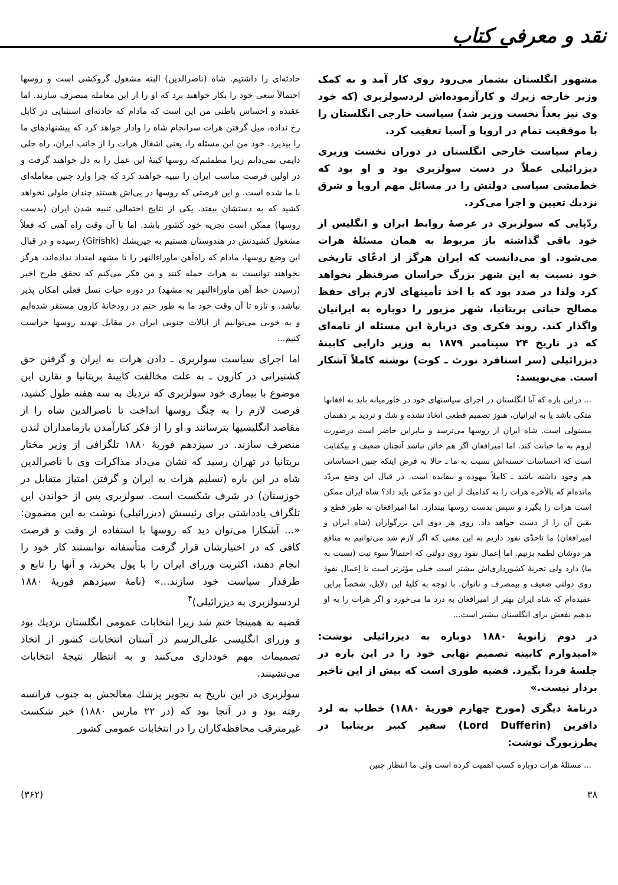نقد و معرفی کتاب
مشهور انگلستان بشمار می‌رود روی کار آمد و به کمک وزیر خارجه زیرك و کارآزموده‌اش لردسولزبری (که خود وی نیز بعداً نخست وزیر شد) سیاست خارجی انگلستان را با موفقیت تمام در اروپا و آسیا تعقیب کرد.
زمام سیاست خارجی انگلستان در دوران نخست وزیری دیزرائیلی عملاً در دست سولزبری بود و او بود که خط‌مشی سیاسی دولتش را در مسائل مهم اروپا و شرق نزدیك تعیین و اجرا می‌کرد.
ردّپایی که سولزبری در عرصهٔ روابط ایران و انگلیس از خود باقی گذاشته باز مربوط به همان مسئلهٔ هرات می‌شود. او می‌دانست که ایران هرگز از ادعّای تاریخی خود نسبت به این شهر بزرگ خراسان صرفنظر نخواهد کرد ولذا در صدد بود که با اخذ تأمینهای لازم برای حفظ مصالح حیاتی بریتانیا، شهر مزبور را دوباره به ایرانیان واگذار کند. روند فکری وی دربارهٔ این مسئله از نامه‌ای که در تاریخ ۲۴ سپتامبر ۱۸۷۹ به وزیر دارایی کابینهٔ دیزرائیلی (سر استافرد نورث ـ کوت) نوشته کاملاً آشکار است. می‌نویسد:
... دراین باره که آیا انگلستان در اجرای سیاستهای خود در خاورمیانه باید به افغانها متکی باشد یا به ایرانیان، هنوز تصمیم قطعی اتخاذ نشده و شك و تردید بر ذهنمان مستولی است. شاه ایران از روسها می‌ترسد و بنابراین حاضر است درصورت لزوم به ما خیانت کند. اما امیرافغان اگر هم خائن نباشد آنچنان ضعیف و بیکفایت است که احساسات حسنه‌اش نسبت به ما ـ حالا به فرض اینکه چنین احساساتی هم وجود داشته باشد ـ کاملاً بیهوده و بیفایده است. در قبال این وضع مردّد مانده‌ام که بالأخره هرات را به کدامیك از این دو مدّعی باید داد؟ شاه ایران ممکن است هرات را بگیرد و سپس بدست روسها بیندازد. اما امیرافغان به طور قطع و یقین آن را از دست خواهد داد. روی هر دوی این بزرگواران (شاه ایران و امیرافغان) ما تاحدّی نفوذ داریم به این معنی که اگر لازم شد می‌توانیم به منافع هر دوشان لطمه بزنیم. اما اِعمال نفوذ روی دولتی که احتمالاً سوء نیت (نسبت به ما) دارد ولی تجربهٔ کشورداری‌اش بیشتر است خیلی مؤثرتر است تا اِعمال نفوذ روی دولتی ضعیف و بیمصرف و ناتوان. با توجه به کلیهٔ این دلایل، شخصاً براین عقیده‌ام که شاه ایران بهتر از امیرافغان به درد ما می‌خورد و اگر هرات را به او بدهیم نفعش برای انگلستان بیشتر است...
در دوم ژانویهٔ ۱۸۸۰ دوباره به دیزرائیلی نوشت: «امیدوارم کابینه تصمیم نهایی خود را در این باره در جلسهٔ فردا بگیرد. قضیه طوری است که بیش از این تاخیر بردار نیست.»
درنامهٔ دیگری (مورخ چهارم فوریهٔ ۱۸۸۰) خطاب به لرد دافرین (Lord Dufferin) سفیر کبیر بریتانیا در پطرزبورگ نوشت:
... مسئلهٔ هرات دوباره کسب اهمیت کرده است ولی ما انتظار چنین
حادثه‌ای را داشتیم. شاه (ناصرالدین) البته مشغول گروکشی است و روسها احتمالاً سعی خود را بکار خواهند برد که او را از این معامله منصرف سازند. اما عقیده و احساس باطنی من این است که مادام که حادثه‌ای استثنایی در کابل رخ نداده، میل گرفتن هرات سرانجام شاه را وادار خواهد کرد که پیشنهادهای ما را بپذیرد. خود من این مسئله را، یعنی اشغال هرات را از جانب ایران، راه حلی دایمی نمی‌دانم زیرا مطمئنم‌که روسها کینهٔ این عمل را به دل خواهند گرفت و در اولین فرصت مناسب ایران را تنبیه خواهند کرد که چرا وارد چنین معامله‌ای با ما شده است. و این فرصتی که روسها در پی‌اش هستند چندان طولی نخواهد کشید که به دستشان بیفتد. یکی از نتایج احتمالی تنبیه شدن ایران (بدست روسها) ممکن است تجزیه خود کشور باشد. اما تا آن وقت راه آهنی که فعلاً مشغول کشیدنش در هندوستان هستیم به جیریشك (Girishk) رسیده و در قبال این وضع روسها، مادام که راه‌آهن ماوراءالنهر را تا مشهد امتداد نداده‌اند، هرگز نخواهند توانست به هرات حمله کنند و من فکر می‌کنم که تحقق طرح اخیر (رسیدن خط آهن ماوراءالنهر به مشهد) در دوره حیات نسل فعلی امکان پذیر نباشد. و تازه تا آن وقت خود ما به طور حتم در رودخانهٔ کارون مستقر شده‌ایم و به خوبی می‌توانیم از ایالات جنوبی ایران در مقابل تهدید روسها حراست کنیم...
اما اجرای سیاست سولزبری ـ دادن هرات به ایران و گرفتن حق کشتیرانی در کارون ـ به علت مخالفت کابینهٔ بریتانیا و تقارن این موضوع با بیماری خود سولزبری که نزدیك به سه هفته طول کشید، فرصت لازم را به چنگ روسها انداخت تا ناصرالدین شاه را از مقاصد انگلیسیها بترسانند و او را از فکر کنارآمدن بازمامداران لندن منصرف سازند. در سیزدهم فوریهٔ ۱۸۸۰ تلگرافی از وزیر مختار بریتانیا در تهران رسید که نشان می‌داد مذاکرات وی با ناصرالدین شاه در این باره (تسلیم هرات به ایران و گرفتن امتیاز متقابل در خوزستان) در شرف شکست است. سولزبری پس از خواندن این تلگراف یادداشتی برای رئیسش (دیزرائیلی) نوشت به این مضمون: «... آشکارا می‌توان دید که روسها با استفاده از وقت و فرصت کافی که در اختیارشان قرار گرفت متأسفانه توانستند کار خود را انجام دهند، اکثریت وزرای ایران را با پول بخرند، و آنها را تابع و طرفدار سیاست خود سازند...» (نامهٔ سیزدهم فوریهٔ ۱۸۸۰ لردسولزبری به دیزرائیلی)<sup>۴</sup>
قضیه به همینجا ختم شد زیرا انتخابات عمومی انگلستان نزدیك بود و وزرای انگلیسی علی‌الرسم در آستان انتخابات کشور از اتخاذ تصمیمات مهم خودداری می‌کنند و به انتظار نتیجهٔ انتخابات می‌نشینند.
سولزبری در این تاریخ به تجویز پزشك معالجش به جنوب فرانسه رفته بود و در آنجا بود که (در ۲۲ مارس ۱۸۸۰) خبر شکست غیرمترقب محافظه‌کاران را در انتخابات عمومی کشور
۳۸ (۳۶۲)